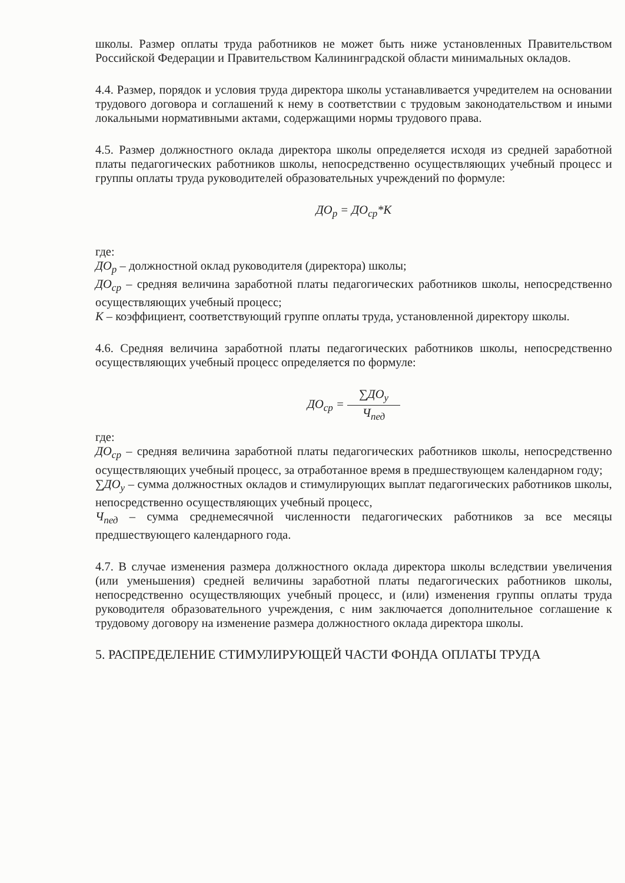школы. Размер оплаты труда работников не может быть ниже установленных Правительством Российской Федерации и Правительством Калининградской области минимальных окладов.
4.4. Размер, порядок и условия труда директора школы устанавливается учредителем на основании трудового договора и соглашений к нему в соответствии с трудовым законодательством и иными локальными нормативными актами, содержащими нормы трудового права.
4.5. Размер должностного оклада директора школы определяется исходя из средней заработной платы педагогических работников школы, непосредственно осуществляющих учебный процесс и группы оплаты труда руководителей образовательных учреждений по формуле:
ДО<sub>р</sub> = ДО<sub>ср</sub>*К
где:
ДО<sub>р</sub> – должностной оклад руководителя (директора) школы;
ДО<sub>ср</sub> – средняя величина заработной платы педагогических работников школы, непосредственно осуществляющих учебный процесс;
К – коэффициент, соответствующий группе оплаты труда, установленной директору школы.
4.6. Средняя величина заработной платы педагогических работников школы, непосредственно осуществляющих учебный процесс определяется по формуле:
ДО<sub>ср</sub> = ∑ДО<sub>у</sub> Ч<sub>пед</sub>
где:
ДО<sub>ср</sub> – средняя величина заработной платы педагогических работников школы, непосредственно осуществляющих учебный процесс, за отработанное время в предшествующем календарном году;
∑ДО<sub>у</sub> – сумма должностных окладов и стимулирующих выплат педагогических работников школы, непосредственно осуществляющих учебный процесс,
Ч<sub>пед</sub> – сумма среднемесячной численности педагогических работников за все месяцы предшествующего календарного года.
4.7. В случае изменения размера должностного оклада директора школы вследствии увеличения (или уменьшения) средней величины заработной платы педагогических работников школы, непосредственно осуществляющих учебный процесс, и (или) изменения группы оплаты труда руководителя образовательного учреждения, с ним заключается дополнительное соглашение к трудовому договору на изменение размера должностного оклада директора школы.
5. РАСПРЕДЕЛЕНИЕ СТИМУЛИРУЮЩЕЙ ЧАСТИ ФОНДА ОПЛАТЫ ТРУДА